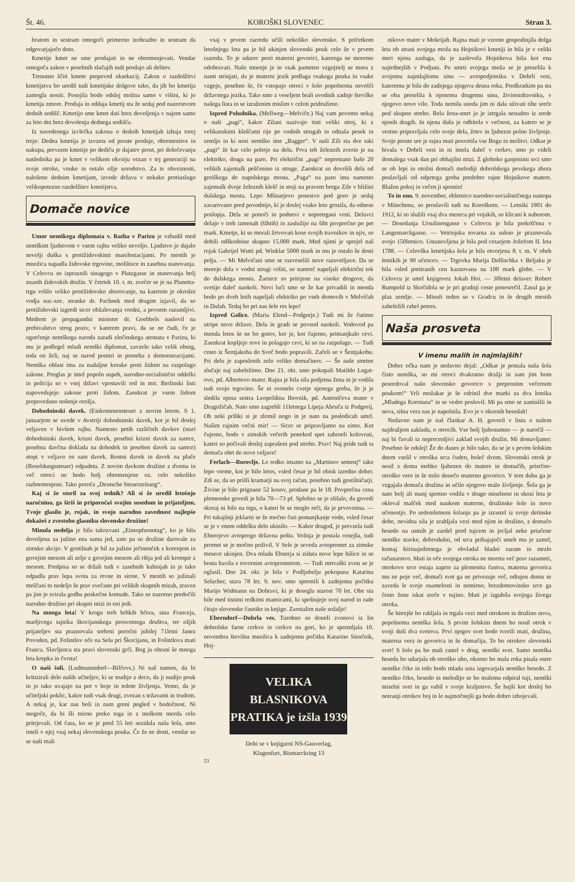Št. 46. KOROŠKI SLOVENEC Stran 3.
bratom in sestram omogoči primerno izobrazbo in sestram da odgovarjajočo doto.
Kmetije kmet ne sme prodajati in ne obremenjevati. Vendar omogoča zakon v posebnih slučajih tudi prodajo ali delitev.
Trenutno ščiti kmete prepoved eksekucij. Zakon o razdolžitvi kmetijstva bo uredil tudi kmetijske dolgove tako, da jih bo kmetija zamogla nositi. Posojila bodo odslej možna samo v višini, ki jo kmetija zmore. Prodaja in oddaja kmetij sta že sedaj pod nazorstvom dednih sodišč. Kmetijo sme kmet dati brez dovoljenja v najem samo za leto dni brez dovolenja dednega sodišča.
Iz navedenega izvlečka zakona o dednih kmetijah izhaja torej troje: Dedna kmetija je izvzeta od proste prodaje, obremenitve in nakupa, prevzem kmetije po dediču je dajatev prost, pri določevanju naslednika pa je kmet v velikem okvirju vezan v tej generaciji na svoje otroke, vnuke in ostalo ožje sorodstvo. Za te obveznosti, naložene dednim kmetijam, izvede država v nekako protiuslugo velikopotezno razdolžitev kmetijstva.
Domače novice
Umor nemškega diplomata v. Ratha v Parizu je vzbudil med nemškim ljudstvom v vsem rajhu veliko nevoljo. Ljudstvo je dajalo nevolji duška s protižidovskimi manifestacijami. Po mestih je množica napadla židovske trgovine, molilnice in zasebna stanovanja. V Celovcu so izpraznili sinagogo v Platzgasse in stanovanja bolj znanih židovskih družin. V četrtek 10. t. m. zvečer se je na Planetta-trgu vršilo veliko protižidovsko zborovanje, na katerem je okrožni vodja nar.-soc. stranke dr. Pachnek med drugim izjavil, da so protižidovski izgredi sicer obžalovanja vredni, a povsem razumljivi. Medtem je propagandni minister dr. Goebbels naslovil na prebivalstvo strog poziv, v katerem pravi, da se ne čudi, če je ogorčenje nemškega naroda zaradi zločinskega atentata v Parizu, ki mu je podlegel mladi nemški diplomat, zavzelo tako velik obseg, toda on želi, naj se narod pomiri in preneha z demonstracijami. Nemška oblast ima za nadaljne korake proti židom na razpolago zakone. Proglas je imel popoln uspeh, narodno-socialistični oddelki in policija so v vsej državi vpostavili red in mir. Berlinski listi napovedujejo zakone proti židom. Zaenkrat je vsem židom prepovedano nošenje orožja.
Dohodninski davek. (Einkommensteuer z novim letom. S 1. januarjem se uvede v Avstriji dohodninski davek, kot je bil doslej veljaven v bivšem rajhu. Namesto petih različnih davkov (stari dohodninski davek, krizni davek, posebni krizni davek za samce, posebna davčna doklada na dohodek in poseben davek za samce) stopi v veljavo en sam davek. Rentni davek in davek na plače (Besoldungssteuer) odpadeta. Z novim davkom družine z dvema in več otroci ne bodo bolj obremenjene oz. celo nekoliko razbremenjene. Tako poroča „Deutsche Steuerzeitung“.
Kaj si že storil za svoj tednik? Ali si že uredil letošnjo naročnino, ga širiš in priporočaš svojim sosedom in prijateljem. Tvoje glasilo je, rojak, in svojo narodno zavednost najlepše dokažeš z zvestobo glasniku slovenske družine!
Minula nedelja je bila takozvani „Eintopfsonntag“, ko je bila dovoljena za južino ena sama jed, zato pa so družine darovale za zimsko akcijo. V gostilnah je bil za južino ječmenček s korenjem in govejim mesom ali zelje z govejim mesom ali ribja jed ali krompir z mesom. Predpisa so se držali tudi v zasebnih kuhinjah in je tako odpadla prav lepa svota za revne in sirote. V mestih so južinali meščani to nedeljo še prav svečano pri velikih skupnih mizah, zraven pa jim je svirala godba poskočne komade. Tako so nazorno predočili narodno družino pri skupni mizi in eni jedi.
Na mnoga leta! V krogu treh brhkih hčera, sina Franceja, marljivega tajnika škocijanskega prosvetnega društva, ter ožjih prijateljev sta praznovala srebrni poročni jubilej 71letni Janez Povoden, pd. Folintlov oče na Selu pri Škocijanu, in Folintlova mati Franca. Slavljenca sta pravi slovenski grči. Bog ju ohrani še mnoga leta krepka in čvrsta!
O naši šoli. (Ludmannsdorf—Bilčovs.) Ni naš namen, da bi kritizirali delo naših učiteljev, ki se trudijo z deco, da ji nudijo pouk in jo tako uvajajo na pot v boje in trdote življenja. Vemo, da je učiteljski poklic, kakor tudi vsak drugi, zvezan s težavami in trudom. A nekaj je, kar nas boli in nam greni pogled v bodočnost. Ni mogoče, da bi šli mirno preko tega in z molkom morda celo pritrjevali. Od časa, ko se je pred 55 leti sezidala naša šola, smo imeli v njej vsaj nekaj slovenskega pouka. Če že ne dosti, vendar so se naši mali
vsaj v prvem razredu učili nekoliko slovensko. S pričetkom letošnjega leta pa je bil ukinjen slovenski pouk celo že v prvem razredu. To je udarec proti materni govorici, katerega ne moremo odobravati. Naše mnenje je in vsak pameten vzgojitelj se mora z nami strinjati, da je materni jezik podlaga vsakega pouka in vsake vzgoje, posebno še, če vstopajo otroci v šolo popolnoma nevešči državnega jezika. Tako smo z veseljem brali uvodnik zadnje številke našega lista in se izraženim mislim v celoti pridružimo.
Izpred Poludnika. (Mellweg—Melviče.) Naj vam povemo nekaj o naši „pagi“, kakor Zilani nazivajo tisti veliki stroj, ki z velikanskimi kleščami rije po vodnih strugah in odnaša pesek in zemljo in ki nosi nemško ime „Bagger“. V naši Zili sta dve taki „pagi“ že kar celo poletje na delu. Prva teh železnih zverin je na elektriko, druga na paro. Pri električni „pagi“ neprestano baše 20 velikih zajemalk peščenino iz struge. Zaenkrat so dovršili dela od goriškega do napolskega mosta. „Paga“ na paro ima namesto zajemalk dvoje železnih klešč in stoji na pravem bregu Zile v bližini dulskega mosta. Lepo Mlinarjevo posestvo pod goro je sedaj zavarovano pred povodnijo, ki je doslej vsako leto grozila, da odnese poslopja. Dela se ponoči in podnevi v nepretrgani vrsti. Delavci delajo v treh izmenah (šihtih) in zaslužijo na šiht povprečno po pet mark. Kmetje, ki so morali žrtvovati kose svojih travnikov in njiv, so dobili odškodnine skupno 15.000 mark. Med njimi je sprejel naš rojak Gabrijel Wutti pd. Winklar 5000 mark in mu je ostalo še dosti polja. — Mi Melvičani smo se razveselili nove razsvetljave. Da se morejo dela v vodni strugi vršiti, so namreč napeljali električni tok do dulskega mostu. Žarnice so pritrjene na visoke drogove, da svetijo daleč naokoli. Novi luči smo se že kar privadili in menda bodo po dveh letih napeljali elektriko po vseh domovih v Melvičah in Dulah. Tedaj bo pri nas šele res lepo!
Izpred Golice. (Maria Elend—Podgorje.) Tudi mi že čutimo utripe nove države. Dela in gradi se povsod naokoli. Vodovod pa menda letos še ne bo gotov, ker je, kot čujemo, primanjkalo cevi. Zaenkrat kopljejo rove in polagajo cevi, ki so na razpolago. — Tudi cesto iz Šentjakoba do Sveč bodo popravili. Začeli so v Šentjakobu. Pri delu je zaposlenih zelo veliko domačinov. — Še naše smrtne slučaje naj zabeležimo. Dne 21. okt. smo pokopali Matildo Legat-ovo, pd. Albertovo mater. Rajna je bila sila podjetna žena in je vodila tudi svojo trgovino. Še ni ovenelo cvetje njenega groba, že ji je sledila njena sestra Leopoldina Ibovnik, pd. Antoničeva mater v Dragožičah. Nato smo zagrebli 11letnega Lipeja Abruča iz Podgorij. Ob neki priliki si je zlomil nogo in je nato na posledicah umrl. Našim rajnim večni mir! — Sicer se pripravljamo na zimo. Kot čujemo, bodo v zimskih večerih ponekod spet zabrneli kolovrati, kateri so počivali doslej zaprašeni pod streho. Prav! Naj pride tudi ta domača obrt do nove veljave!
Ferlach—Borovlje. Le redko imamo na „Martinov semenj“ tako lepo vreme, kot je bilo letos, vsled česar je bil obisk izredno dober. Zdi se, da so prišli kramarji na svoj račun, posebno tudi gostilničarji. Živine je bilo prignane 52 kosov, prodane pa le 18. Povprečna cena plemenske govedi je bila 70—73 pf. Splošno se je slišalo, da govedi skoraj ni bilo na trgu, o kateri bi se moglo reči, da je prvovrstna. — Pri tukajšnji jeklarni se že močno čuti pomanjkanje vode, vsled česar se je v enem oddelku delo ukinilo. — Kakor drugod, je prevzela tudi Ebnerjevo avtoprogo državna pošta. Vožnja je postala cenejša, tudi promet se je močno poživil. V Sele je seveda avtopromet za zimske mesece ukinjen. Dva mlada Ebnerja si zidata nove lepe hišice in se bosta bavila s tovornim avtoprometom. — Tudi mrtvaški zvon se je oglasil. Dne 24. okt. je bila v Podljubelju pokopana Katarina Selacher, stara 78 let. 9. nov. smo spremili k zadnjemu počitku Marijo Widmann na Dobravi, ki je dosegla starost 70 let. Obe sta bile med tistimi redkimi mamicami, ki spoštujejo svoj narod in rade čitajo slovenske časnike in knjige. Zaostalim naše sožalje!
Eberndorf—Dobrla ves. Turobno so doneli zvonovi iz lin dobrolske farne cerkve in cerkve na gori, ko je spremljala 10. novembra številna množica k zadnjemu počitku Katarino Sienčnik, Hoj-
VELIKA BLASNIKOVA PRATIKA je izšla 1939
Dobi se v knjigarni NS-Gauverlag,
Klagenfurt, Bismarckring 13
53
nikovo mater v Mokrijah. Rajna mati je vzorno gospodinjila dolga leta ob strani svojega moža na Hojnikovi kmetiji in bila je v veliki meri njena zasluga, da je zaslovela Hojnikova hiša kot ena najtrdnejših v Podjuni. Po smrti svojega moža se je preselila k svojemu najmlajšemu sinu — avtopodjetniku v Dobrli vesi, kateremu je bila do zadnjega njegova desna roka. Predkratkim pa sta se oba preselila k njenemu drugemu sinu, živinozdravniku, v njegovo novo vilo. Toda nemila usoda jim ni dala uživati tihe sreče pod skupno streho. Bela žena-smrt jo je iztrgala nenadno iz srede njenih dragih. In njena duša je odhitela v večnost, za katero se je vestno pripravljala celo svoje dela, žrtev in ljubezni polno življenje. Svoje proste ure je rajna mati posvetila vse Bogu in molitvi. Odkar je bivala v Dobrli vesi in ni imela daleč v cerkev, smo jo videli domalega vsak dan pri obhajilni mizi. Z globoko ganjenimi srci smo se ob lepi in otožni domači melodiji dobrolskega pevskega zbora poslavljali od odprtega groba predobre rajne Hojnikove matere. Blažen pokoj in večen ji spomin!
To in ono. 9. november, obletnico narodno-socialističnega nastopa v Münchenu, so proslavili tudi na Koroškem. — Letniki 1901 do 1912, ki so služili vsaj dva meseca pri vojakih, so klicani k naborom. — Dosedanja Ursulinengasse v Celovcu je bila prekrščena v Langemarckgasse. — Vetrinjska tovarna za sukno je praznovala svojo 150letnico. Ustanovljena je bila pod cesarjem Jožefom II. leta 1788. — Celovška kmetijska šola je bila otvorjena 8. t. m. V obeh letnikih je 90 učencev. — Trgovka Marija Dollischka v Beljaku je bila vsled pretiranih cen kaznovana na 100 mark globe. — V Celovcu je umrl knjigovez Jokab Hoi. — 30letni delavec Robert Rumpold iz Skočidola se je pri gradnji ceste ponesrečil. Zasul ga je plaz zemlje. — Minuli teden so v Gradcu in še drugih mestih zabeležili rahel potres.
Naša prosveta
V imenu malih in najmlajših!
Dober očka nam je nedavno dejal: „Odkar je postala naša šola čisto nemška, so mi otroci dvakratno dražji in sam jim bom posredoval našo slovensko govorico s preprostim večernim poukom!“ Vrli možakar je še odrinil dve marki za dva letnika „Mladega Korotana“ in se vedro poslovil. Mi pa smo se zamislili in nova, silna vera nas je napolnila. Evo je v okornih besedah!
Nedavno nam je naš člankar A. H. govoril v listu o našem najdražjem zakladu, o otrocih. Vse bolj ljubosumno — je naročil — naj bi čuvali ta neprecenljivi zaklad svojih družin. Mi dostavljamo: Posebno še odslej! Že do danes je bilo tako, da se je s prvim šolskim dnem vselil v otroška srca čuden, boleč dvom. Slovenski otrok je nosil z doma mehko ljubezen do matere in domačih, prisrčno-otroško vero in še milo donečo materno govorico. V tem duhu ga je vzgajala domača družina in učilo njegovo malo življenje. Šola ga je nato bolj ali manj spretno vodila v drugo miselnost in skozi leta je okleval malček med naukom materne, družinske šole in novo učenostjo. Po sedemletnem šolanju pa je izrastel iz svoje detinske dobe, nevidna sila je zrahljala vezi med njim in družino, z domačo besedo na ustnih je zardel pred tujcem in jecljal neke priučene nemške stavke, dobrodušni, od srca prihajajoči smeh mu je zamrl, komaj štirinajstletnega je obvladal hladni razum in mrzlo računarstvo. Mati in oče svojega otroka ne moreta več prav razumeti, otrokovo srce ostaja zaprto za plemenita čustva, materna govorica mu ne poje več, domači svet ga ne privezuje več, odtujen domu se zaveda le svoje osamelosti in nemirno, brezdomovinsko srce ga često žene iskat sreče v tujino. Mati je izgubila svojega živega otroka.
Še hitrejše bo rahljala in trgala vezi med otrokom in družino nova, popolnoma nemška šola. S prvim šolskim dnem bo nosil otrok v svoji duši dva svetova. Prvi njegov svet bodo tvorili mati, družina, materna vera in govorica in še domačija. To bo otrokov slovenski svet! S šolo pa bo mali rastel v drug, nemški svet. Samo nemška beseda bo udarjala ob otroško uho, okorno bo mala roka pisala ostre nemške črke in trdo bodo mlada usta izgovarjala nemško besedo. Z nemško črko, besedo in melodijo se bo malemu odpiral tuji, nemški miselni svet in ga vabil v svoje kraljestvo. Še hujši kot doslej bo notranji otrokov boj in le najmočnejši ga bodo dobro izbojevali.